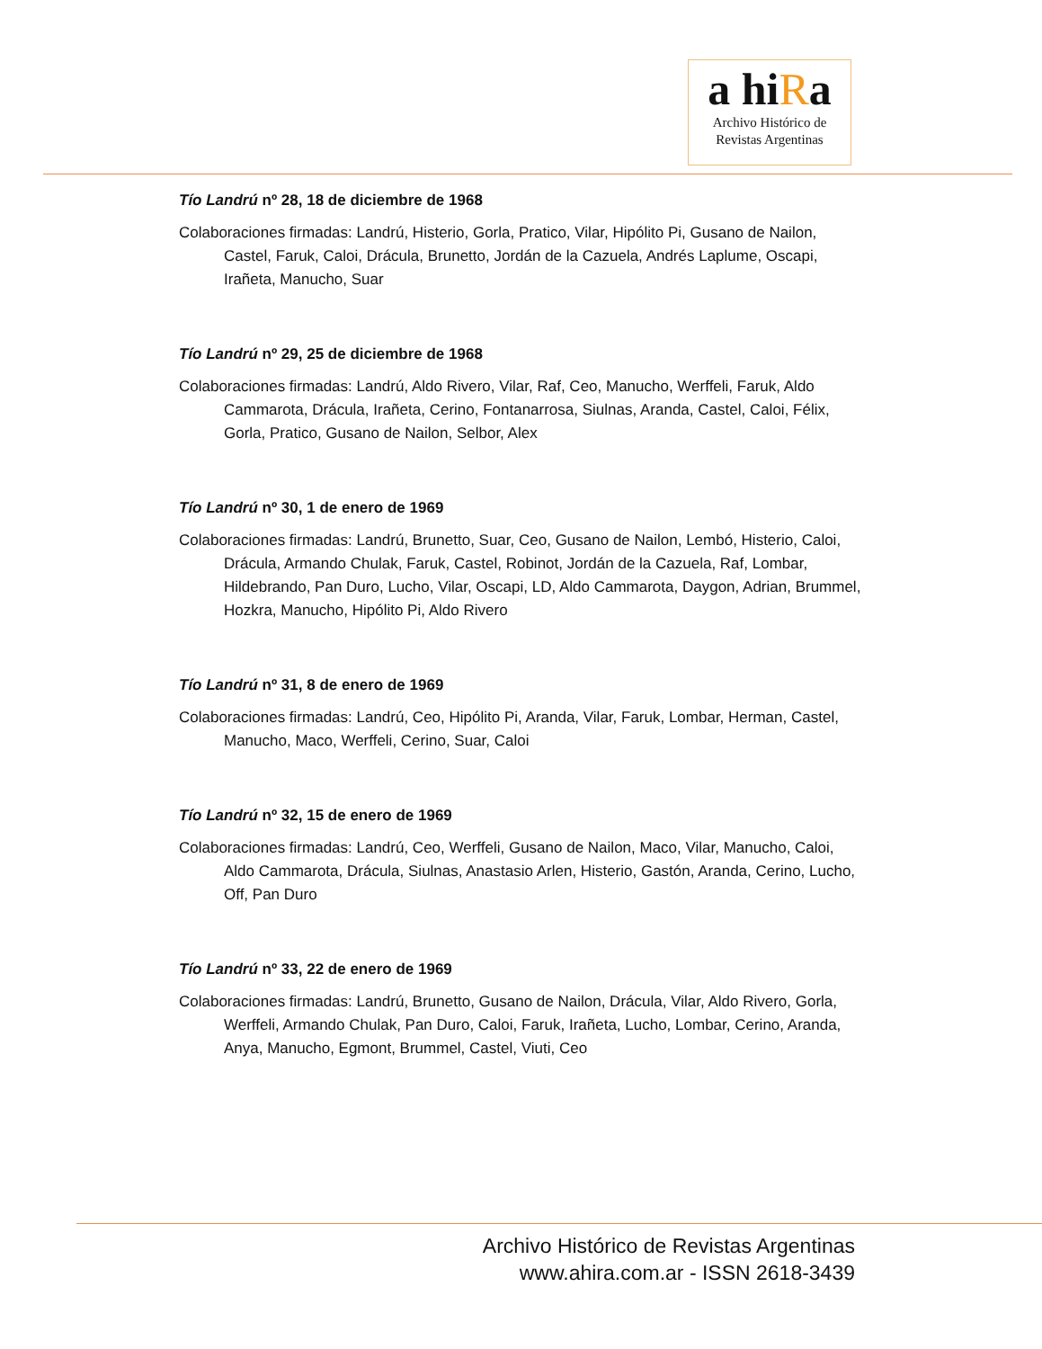a hiRa
Archivo Histórico de
Revistas Argentinas
Tío Landrú nº 28, 18 de diciembre de 1968
Colaboraciones firmadas: Landrú, Histerio, Gorla, Pratico, Vilar, Hipólito Pi, Gusano de Nailon, Castel, Faruk, Caloi, Drácula, Brunetto, Jordán de la Cazuela, Andrés Laplume, Oscapi, Irañeta, Manucho, Suar
Tío Landrú nº 29, 25 de diciembre de 1968
Colaboraciones firmadas: Landrú, Aldo Rivero, Vilar, Raf, Ceo, Manucho, Werffeli, Faruk, Aldo Cammarota, Drácula, Irañeta, Cerino, Fontanarrosa, Siulnas, Aranda, Castel, Caloi, Félix, Gorla, Pratico, Gusano de Nailon, Selbor, Alex
Tío Landrú nº 30, 1 de enero de 1969
Colaboraciones firmadas: Landrú, Brunetto, Suar, Ceo, Gusano de Nailon, Lembó, Histerio, Caloi, Drácula, Armando Chulak, Faruk, Castel, Robinot, Jordán de la Cazuela, Raf, Lombar, Hildebrando, Pan Duro, Lucho, Vilar, Oscapi, LD, Aldo Cammarota, Daygon, Adrian, Brummel, Hozkra, Manucho, Hipólito Pi, Aldo Rivero
Tío Landrú nº 31, 8 de enero de 1969
Colaboraciones firmadas: Landrú, Ceo, Hipólito Pi, Aranda, Vilar, Faruk, Lombar, Herman, Castel, Manucho, Maco, Werffeli, Cerino, Suar, Caloi
Tío Landrú nº 32, 15 de enero de 1969
Colaboraciones firmadas: Landrú, Ceo, Werffeli, Gusano de Nailon, Maco, Vilar, Manucho, Caloi, Aldo Cammarota, Drácula, Siulnas, Anastasio Arlen, Histerio, Gastón, Aranda, Cerino, Lucho, Off, Pan Duro
Tío Landrú nº 33, 22 de enero de 1969
Colaboraciones firmadas: Landrú, Brunetto, Gusano de Nailon, Drácula, Vilar, Aldo Rivero, Gorla, Werffeli, Armando Chulak, Pan Duro, Caloi, Faruk, Irañeta, Lucho, Lombar, Cerino, Aranda, Anya, Manucho, Egmont, Brummel, Castel, Viuti, Ceo
Archivo Histórico de Revistas Argentinas
www.ahira.com.ar - ISSN 2618-3439